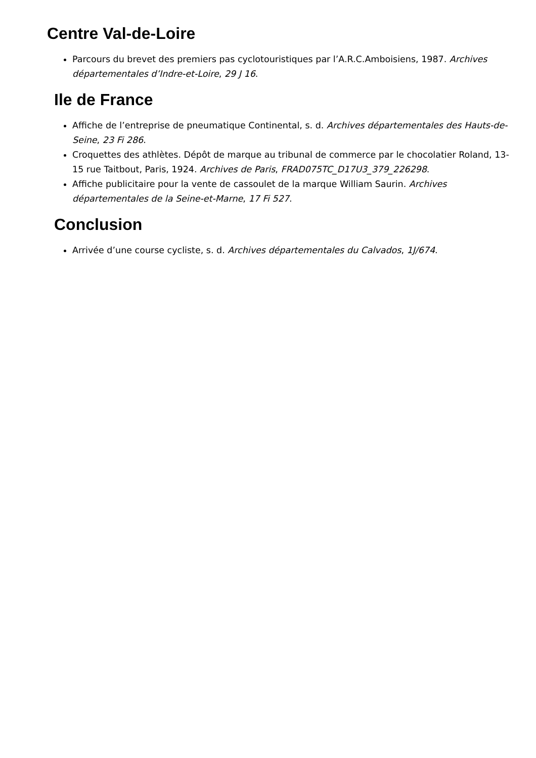Centre Val-de-Loire
Parcours du brevet des premiers pas cyclotouristiques par l’A.R.C.Amboisiens, 1987. Archives départementales d’Indre-et-Loire, 29 J 16.
Ile de France
Affiche de l’entreprise de pneumatique Continental, s. d. Archives départementales des Hauts-de-Seine, 23 Fi 286.
Croquettes des athlètes. Dépôt de marque au tribunal de commerce par le chocolatier Roland, 13-15 rue Taitbout, Paris, 1924. Archives de Paris, FRAD075TC_D17U3_379_226298.
Affiche publicitaire pour la vente de cassoulet de la marque William Saurin. Archives départementales de la Seine-et-Marne, 17 Fi 527.
Conclusion
Arrivée d’une course cycliste, s. d. Archives départementales du Calvados, 1J/674.